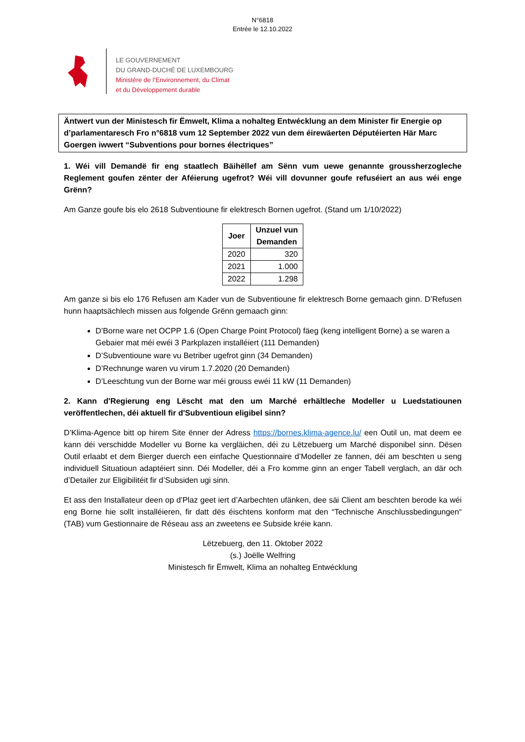N°6818
Entrée le 12.10.2022
LE GOUVERNEMENT
DU GRAND-DUCHÉ DE LUXEMBOURG
Ministère de l’Environnement, du Climat
et du Développement durable
Äntwert vun der Ministesch fir Ëmwelt, Klima a nohalteg Entwécklung an dem Minister fir Energie op d’parlamentaresch Fro n°6818 vum 12 September 2022 vun dem éirewäerten Députéierten Här Marc Goergen iwwert “Subventions pour bornes électriques”
1. Wéi vill Demandë fir eng staatlech Bäihëllef am Sënn vum uewe genannte groussherzogleche Reglement goufen zënter der Aféierung ugefrot? Wéi vill dovunner goufe refuséiert an aus wéi enge Grënn?
Am Ganze goufe bis elo 2618 Subventioune fir elektresch Bornen ugefrot. (Stand um 1/10/2022)
| Joer | Unzuel vun Demanden |
| --- | --- |
| 2020 | 320 |
| 2021 | 1.000 |
| 2022 | 1.298 |
Am ganze si bis elo 176 Refusen am Kader vun de Subventioune fir elektresch Borne gemaach ginn. D’Refusen hunn haaptsächlech missen aus folgende Grënn gemaach ginn:
D’Borne ware net OCPP 1.6 (Open Charge Point Protocol) fäeg (keng intelligent Borne) a se waren a Gebaier mat méi ewéi 3 Parkplazen installéiert (111 Demanden)
D’Subventioune ware vu Betriber ugefrot ginn (34 Demanden)
D’Rechnunge waren vu virum 1.7.2020 (20 Demanden)
D’Leeschtung vun der Borne war méi grouss ewéi 11 kW (11 Demanden)
2. Kann d'Regierung eng Lëscht mat den um Marché erhältleche Modeller u Luedstatiounen veröffentlechen, déi aktuell fir d'Subventioun eligibel sinn?
D’Klima-Agence bitt op hirem Site ënner der Adress https://bornes.klima-agence.lu/ een Outil un, mat deem ee kann déi verschidde Modeller vu Borne ka vergläichen, déi zu Lëtzebuerg um Marché disponibel sinn. Dësen Outil erlaabt et dem Bierger duerch een einfache Questionnaire d’Modeller ze fannen, déi am beschten u seng individuell Situatioun adaptéiert sinn. Déi Modeller, déi a Fro komme ginn an enger Tabell verglach, an där och d’Detailer zur Eligibilitéit fir d’Subsiden ugi sinn.
Et ass den Installateur deen op d’Plaz geet iert d’Aarbechten ufänken, dee säi Client am beschten berode ka wéi eng Borne hie sollt installéieren, fir datt dës éischtens konform mat den “Technische Anschlussbedingungen“ (TAB) vum Gestionnaire de Réseau ass an zweetens ee Subside kréie kann.
Lëtzebuerg, den 11. Oktober 2022
(s.) Joëlle Welfring
Ministesch fir Ëmwelt, Klima an nohalteg Entwécklung